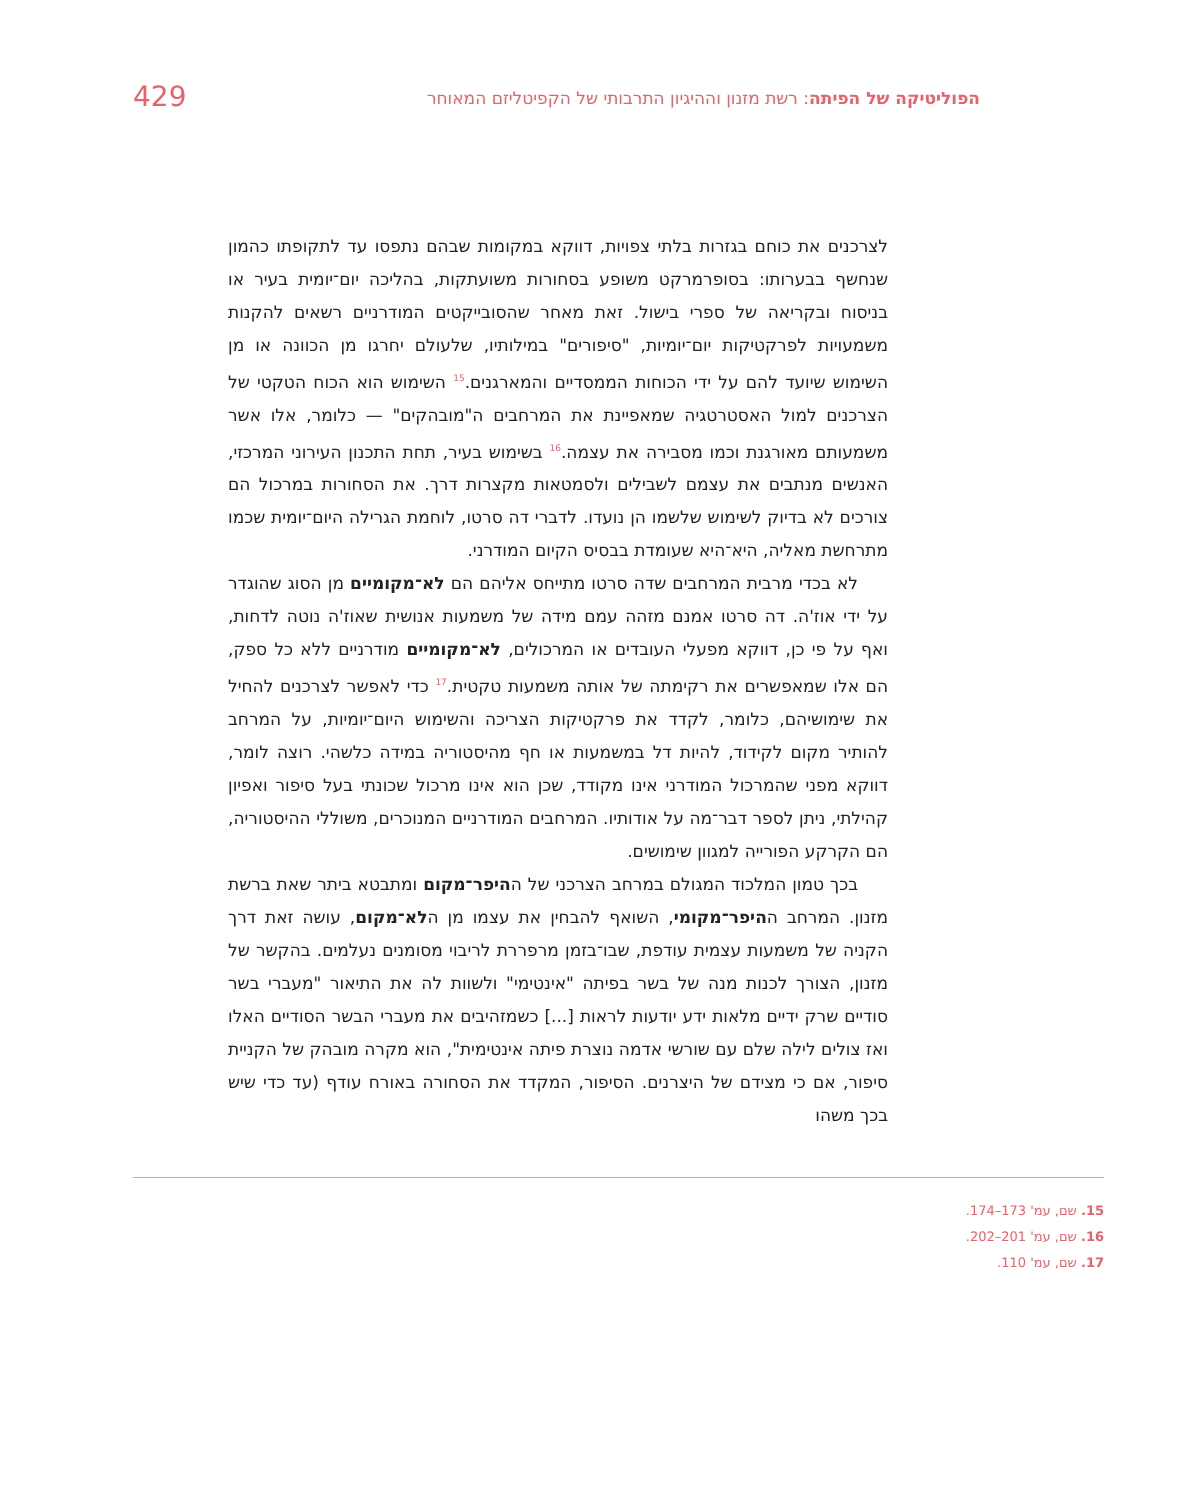הפוליטיקה של הפיתה: רשת מזנון וההיגיון התרבותי של הקפיטליזם המאוחר
429
לצרכנים את כוחם בגזרות בלתי צפויות, דווקא במקומות שבהם נתפסו עד לתקופתו כהמון שנחשף בבערותו: בסופרמרקט משופע בסחורות משועתקות, בהליכה יום־יומית בעיר או בניסוח ובקריאה של ספרי בישול. זאת מאחר שהסובייקטים המודרניים רשאים להקנות משמעויות לפרקטיקות יום־יומיות, "סיפורים" במילותיו, שלעולם יחרגו מן הכוונה או מן השימוש שיועד להם על ידי הכוחות הממסדיים והמארגנים.<sup>15</sup> השימוש הוא הכוח הטקטי של הצרכנים למול האסטרטגיה שמאפיינת את המרחבים ה"מובהקים" — כלומר, אלו אשר משמעותם מאורגנת וכמו מסבירה את עצמה.<sup>16</sup> בשימוש בעיר, תחת התכנון העירוני המרכזי, האנשים מנתבים את עצמם לשבילים ולסמטאות מקצרות דרך. את הסחורות במרכול הם צורכים לא בדיוק לשימוש שלשמו הן נועדו. לדברי דה סרטו, לוחמת הגרילה היום־יומית שכמו מתרחשת מאליה, היא־היא שעומדת בבסיס הקיום המודרני.
לא בכדי מרבית המרחבים שדה סרטו מתייחס אליהם הם לא־מקומיים מן הסוג שהוגדר על ידי אוז'ה. דה סרטו אמנם מזהה עמם מידה של משמעות אנושית שאוז'ה נוטה לדחות, ואף על פי כן, דווקא מפעלי העובדים או המרכולים, לא־מקומיים מודרניים ללא כל ספק, הם אלו שמאפשרים את רקימתה של אותה משמעות טקטית.<sup>17</sup> כדי לאפשר לצרכנים להחיל את שימושיהם, כלומר, לקדד את פרקטיקות הצריכה והשימוש היום־יומיות, על המרחב להותיר מקום לקידוד, להיות דל במשמעות או חף מהיסטוריה במידה כלשהי. רוצה לומר, דווקא מפני שהמרכול המודרני אינו מקודד, שכן הוא אינו מרכול שכונתי בעל סיפור ואפיון קהילתי, ניתן לספר דבר־מה על אודותיו. המרחבים המודרניים המנוכרים, משוללי ההיסטוריה, הם הקרקע הפורייה למגוון שימושים.
בכך טמון המלכוד המגולם במרחב הצרכני של ההיפר־מקום ומתבטא ביתר שאת ברשת מזנון. המרחב ההיפר־מקומי, השואף להבחין את עצמו מן הלא־מקום, עושה זאת דרך הקניה של משמעות עצמית עודפת, שבו־בזמן מרפררת לריבוי מסומנים נעלמים. בהקשר של מזנון, הצורך לכנות מנה של בשר בפיתה "אינטימי" ולשוות לה את התיאור "מעברי בשר סודיים שרק ידיים מלאות ידע יודעות לראות [...] כשמזהיבים את מעברי הבשר הסודיים האלו ואז צולים לילה שלם עם שורשי אדמה נוצרת פיתה אינטימית", הוא מקרה מובהק של הקניית סיפור, אם כי מצידם של היצרנים. הסיפור, המקדד את הסחורה באורח עודף (עד כדי שיש בכך משהו
15. שם, עמ' 173–174.
16. שם, עמ' 201–202.
17. שם, עמ' 110.